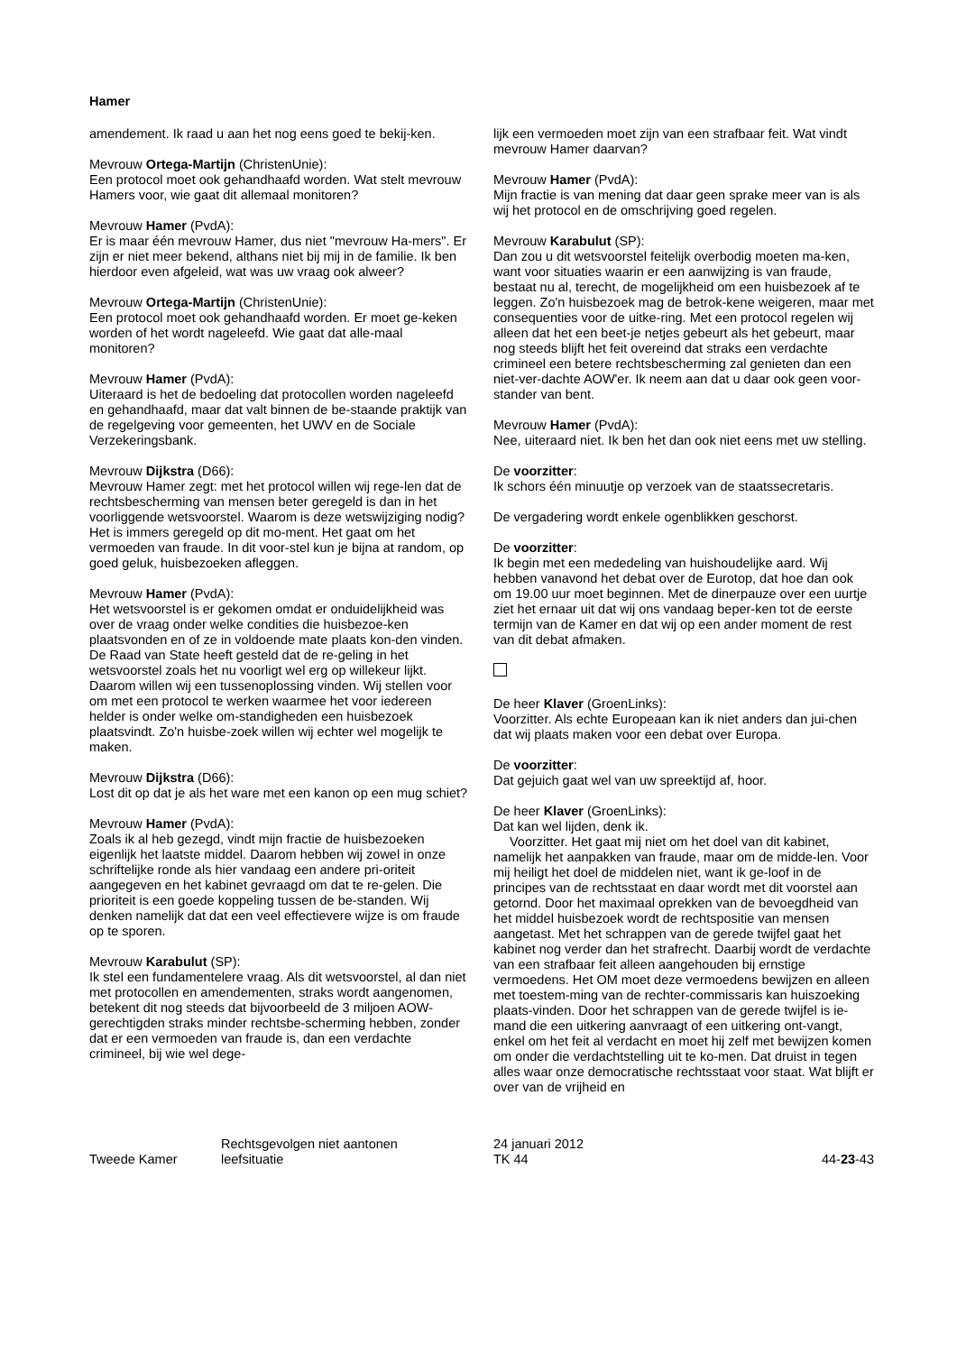Hamer
amendement. Ik raad u aan het nog eens goed te bekij-ken.
Mevrouw Ortega-Martijn (ChristenUnie):
Een protocol moet ook gehandhaafd worden. Wat stelt mevrouw Hamers voor, wie gaat dit allemaal monitoren?
Mevrouw Hamer (PvdA):
Er is maar één mevrouw Hamer, dus niet "mevrouw Ha-mers". Er zijn er niet meer bekend, althans niet bij mij in de familie. Ik ben hierdoor even afgeleid, wat was uw vraag ook alweer?
Mevrouw Ortega-Martijn (ChristenUnie):
Een protocol moet ook gehandhaafd worden. Er moet ge-keken worden of het wordt nageleefd. Wie gaat dat alle-maal monitoren?
Mevrouw Hamer (PvdA):
Uiteraard is het de bedoeling dat protocollen worden nageleefd en gehandhaafd, maar dat valt binnen de be-staande praktijk van de regelgeving voor gemeenten, het UWV en de Sociale Verzekeringsbank.
Mevrouw Dijkstra (D66):
Mevrouw Hamer zegt: met het protocol willen wij rege-len dat de rechtsbescherming van mensen beter geregeld is dan in het voorliggende wetsvoorstel. Waarom is deze wetswijziging nodig? Het is immers geregeld op dit mo-ment. Het gaat om het vermoeden van fraude. In dit voor-stel kun je bijna at random, op goed geluk, huisbezoeken afleggen.
Mevrouw Hamer (PvdA):
Het wetsvoorstel is er gekomen omdat er onduidelijkheid was over de vraag onder welke condities die huisbezoe-ken plaatsvonden en of ze in voldoende mate plaats kon-den vinden. De Raad van State heeft gesteld dat de re-geling in het wetsvoorstel zoals het nu voorligt wel erg op willekeur lijkt. Daarom willen wij een tussenoplossing vinden. Wij stellen voor om met een protocol te werken waarmee het voor iedereen helder is onder welke om-standigheden een huisbezoek plaatsvindt. Zo'n huisbe-zoek willen wij echter wel mogelijk te maken.
Mevrouw Dijkstra (D66):
Lost dit op dat je als het ware met een kanon op een mug schiet?
Mevrouw Hamer (PvdA):
Zoals ik al heb gezegd, vindt mijn fractie de huisbezoeken eigenlijk het laatste middel. Daarom hebben wij zowel in onze schriftelijke ronde als hier vandaag een andere pri-oriteit aangegeven en het kabinet gevraagd om dat te re-gelen. Die prioriteit is een goede koppeling tussen de be-standen. Wij denken namelijk dat dat een veel effectievere wijze is om fraude op te sporen.
Mevrouw Karabulut (SP):
Ik stel een fundamentelere vraag. Als dit wetsvoorstel, al dan niet met protocollen en amendementen, straks wordt aangenomen, betekent dit nog steeds dat bijvoorbeeld de 3 miljoen AOW-gerechtigden straks minder rechtsbe-scherming hebben, zonder dat er een vermoeden van fraude is, dan een verdachte crimineel, bij wie wel dege-
lijk een vermoeden moet zijn van een strafbaar feit. Wat vindt mevrouw Hamer daarvan?
Mevrouw Hamer (PvdA):
Mijn fractie is van mening dat daar geen sprake meer van is als wij het protocol en de omschrijving goed regelen.
Mevrouw Karabulut (SP):
Dan zou u dit wetsvoorstel feitelijk overbodig moeten ma-ken, want voor situaties waarin er een aanwijzing is van fraude, bestaat nu al, terecht, de mogelijkheid om een huisbezoek af te leggen. Zo'n huisbezoek mag de betrok-kene weigeren, maar met consequenties voor de uitke-ring. Met een protocol regelen wij alleen dat het een beet-je netjes gebeurt als het gebeurt, maar nog steeds blijft het feit overeind dat straks een verdachte crimineel een betere rechtsbescherming zal genieten dan een niet-ver-dachte AOW'er. Ik neem aan dat u daar ook geen voor-stander van bent.
Mevrouw Hamer (PvdA):
Nee, uiteraard niet. Ik ben het dan ook niet eens met uw stelling.
De voorzitter:
Ik schors één minuutje op verzoek van de staatssecretaris.
De vergadering wordt enkele ogenblikken geschorst.
De voorzitter:
Ik begin met een mededeling van huishoudelijke aard. Wij hebben vanavond het debat over de Eurotop, dat hoe dan ook om 19.00 uur moet beginnen. Met de dinerpauze over een uurtje ziet het ernaar uit dat wij ons vandaag beper-ken tot de eerste termijn van de Kamer en dat wij op een ander moment de rest van dit debat afmaken.
De heer Klaver (GroenLinks):
Voorzitter. Als echte Europeaan kan ik niet anders dan jui-chen dat wij plaats maken voor een debat over Europa.
De voorzitter:
Dat gejuich gaat wel van uw spreektijd af, hoor.
De heer Klaver (GroenLinks):
Dat kan wel lijden, denk ik.
Voorzitter. Het gaat mij niet om het doel van dit kabinet, namelijk het aanpakken van fraude, maar om de midde-len. Voor mij heiligt het doel de middelen niet, want ik ge-loof in de principes van de rechtsstaat en daar wordt met dit voorstel aan getornd. Door het maximaal oprekken van de bevoegdheid van het middel huisbezoek wordt de rechtspositie van mensen aangetast. Met het schrappen van de gerede twijfel gaat het kabinet nog verder dan het strafrecht. Daarbij wordt de verdachte van een strafbaar feit alleen aangehouden bij ernstige vermoedens. Het OM moet deze vermoedens bewijzen en alleen met toestem-ming van de rechter-commissaris kan huiszoeking plaats-vinden. Door het schrappen van de gerede twijfel is ie-mand die een uitkering aanvraagt of een uitkering ont-vangt, enkel om het feit al verdacht en moet hij zelf met bewijzen komen om onder die verdachtstelling uit te ko-men. Dat druist in tegen alles waar onze democratische rechtsstaat voor staat. Wat blijft er over van de vrijheid en
Tweede Kamer
Rechtsgevolgen niet aantonen
leefsituatie
24 januari 2012
TK 44
44-23-43